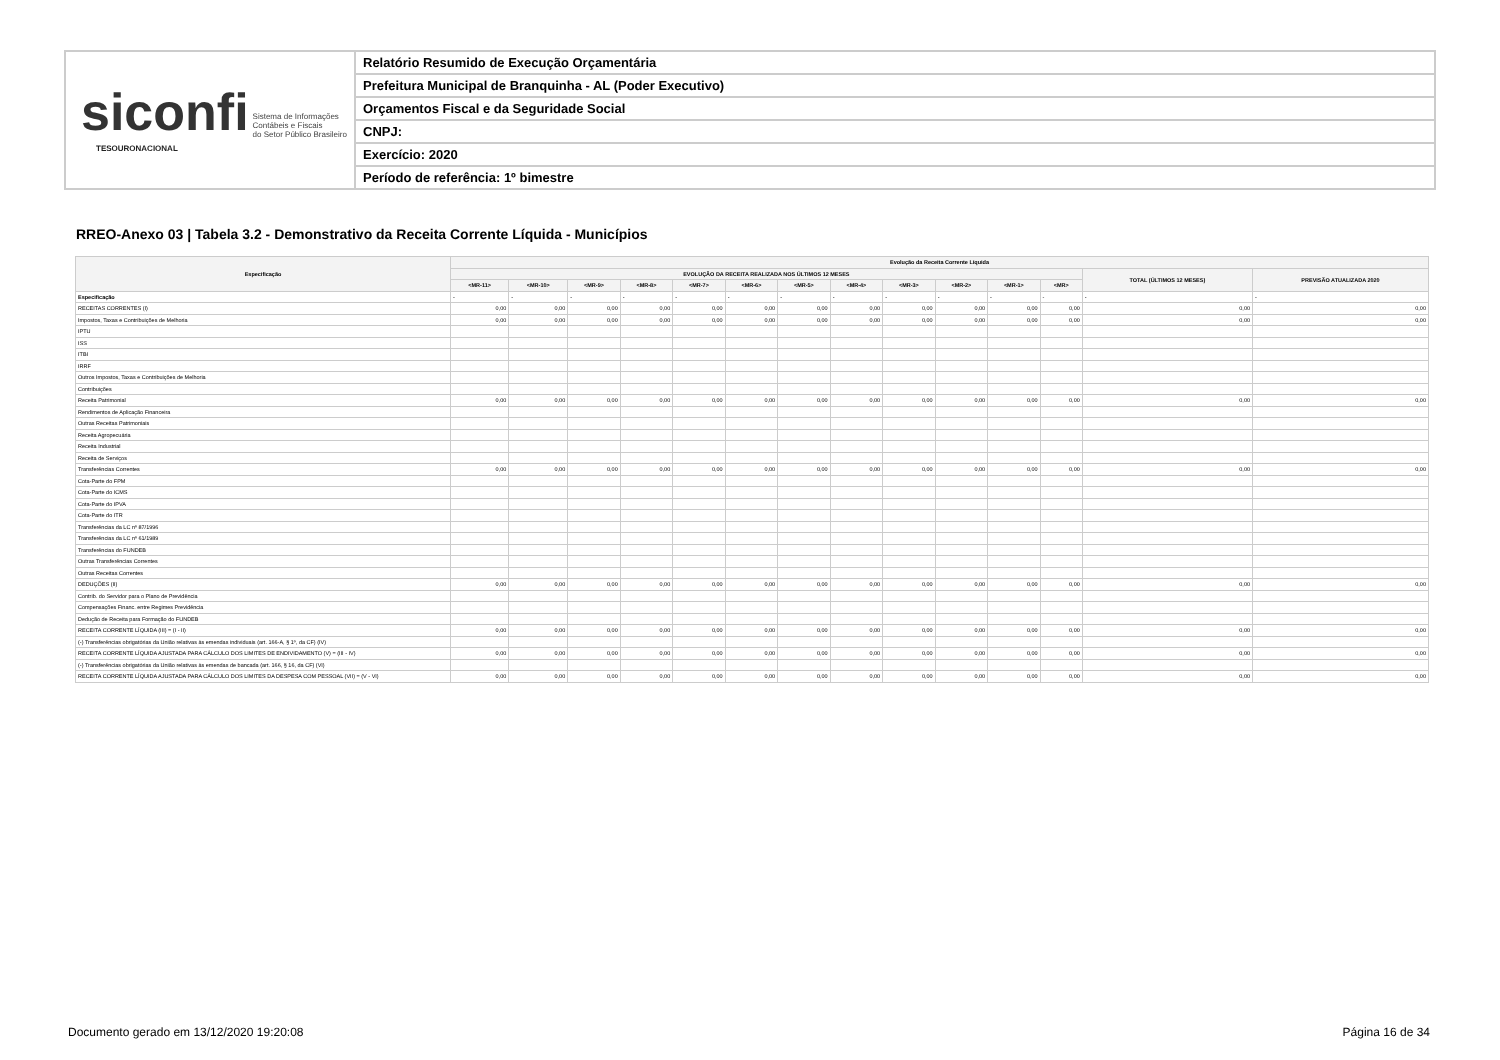siconfi Sistema de Informações
Contábeis e Fiscais
do Setor Público Brasileiro
TESOURONACIONAL
Relatório Resumido de Execução Orçamentária
Prefeitura Municipal de Branquinha - AL (Poder Executivo)
Orçamentos Fiscal e da Seguridade Social
CNPJ:
Exercício: 2020
Período de referência: 1º bimestre
RREO-Anexo 03 | Tabela 3.2 - Demonstrativo da Receita Corrente Líquida - Municípios
| Especificação | Evolução da Receita Corrente Líquida | | | | | | | | | | | | | |
| --- | --- | --- | --- | --- | --- | --- | --- | --- | --- | --- | --- | --- | --- | --- |
| | EVOLUÇÃO DA RECEITA REALIZADA NOS ÚLTIMOS 12 MESES | | | | | | | | | | | | TOTAL (ÚLTIMOS 12 MESES) | PREVISÃO ATUALIZADA 2020 |
| | <MR-11> | <MR-10> | <MR-9> | <MR-8> | <MR-7> | <MR-6> | <MR-5> | <MR-4> | <MR-3> | <MR-2> | <MR-1> | <MR> | | |
| Especificação | - | - | - | - | - | - | - | - | - | - | - | - | - | - |
| RECEITAS CORRENTES (I) | 0,00 | 0,00 | 0,00 | 0,00 | 0,00 | 0,00 | 0,00 | 0,00 | 0,00 | 0,00 | 0,00 | 0,00 | 0,00 | 0,00 |
| Impostos, Taxas e Contribuições de Melhoria | 0,00 | 0,00 | 0,00 | 0,00 | 0,00 | 0,00 | 0,00 | 0,00 | 0,00 | 0,00 | 0,00 | 0,00 | 0,00 | 0,00 |
| IPTU | | | | | | | | | | | | | | |
| ISS | | | | | | | | | | | | | | |
| ITBI | | | | | | | | | | | | | | |
| IRRF | | | | | | | | | | | | | | |
| Outros Impostos, Taxas e Contribuições de Melhoria | | | | | | | | | | | | | | |
| Contribuições | | | | | | | | | | | | | | |
| Receita Patrimonial | 0,00 | 0,00 | 0,00 | 0,00 | 0,00 | 0,00 | 0,00 | 0,00 | 0,00 | 0,00 | 0,00 | 0,00 | 0,00 | 0,00 |
| Rendimentos de Aplicação Financeira | | | | | | | | | | | | | | |
| Outras Receitas Patrimoniais | | | | | | | | | | | | | | |
| Receita Agropecuária | | | | | | | | | | | | | | |
| Receita Industrial | | | | | | | | | | | | | | |
| Receita de Serviços | | | | | | | | | | | | | | |
| Transferências Correntes | 0,00 | 0,00 | 0,00 | 0,00 | 0,00 | 0,00 | 0,00 | 0,00 | 0,00 | 0,00 | 0,00 | 0,00 | 0,00 | 0,00 |
| Cota-Parte do FPM | | | | | | | | | | | | | | |
| Cota-Parte do ICMS | | | | | | | | | | | | | | |
| Cota-Parte do IPVA | | | | | | | | | | | | | | |
| Cota-Parte do ITR | | | | | | | | | | | | | | |
| Transferências da LC nº 87/1996 | | | | | | | | | | | | | | |
| Transferências da LC nº 61/1989 | | | | | | | | | | | | | | |
| Transferências do FUNDEB | | | | | | | | | | | | | | |
| Outras Transferências Correntes | | | | | | | | | | | | | | |
| Outras Receitas Correntes | | | | | | | | | | | | | | |
| DEDUÇÕES (II) | 0,00 | 0,00 | 0,00 | 0,00 | 0,00 | 0,00 | 0,00 | 0,00 | 0,00 | 0,00 | 0,00 | 0,00 | 0,00 | 0,00 |
| Contrib. do Servidor para o Plano de Previdência | | | | | | | | | | | | | | |
| Compensações Financ. entre Regimes Previdência | | | | | | | | | | | | | | |
| Dedução de Receita para Formação do FUNDEB | | | | | | | | | | | | | | |
| RECEITA CORRENTE LÍQUIDA (III) = (I - II) | 0,00 | 0,00 | 0,00 | 0,00 | 0,00 | 0,00 | 0,00 | 0,00 | 0,00 | 0,00 | 0,00 | 0,00 | 0,00 | 0,00 |
| (-) Transferências obrigatórias da União relativas às emendas individuais (art. 166-A, § 1º, da CF) (IV) | | | | | | | | | | | | | | |
| RECEITA CORRENTE LÍQUIDA AJUSTADA PARA CÁLCULO DOS LIMITES DE ENDIVIDAMENTO (V) = (III - IV) | 0,00 | 0,00 | 0,00 | 0,00 | 0,00 | 0,00 | 0,00 | 0,00 | 0,00 | 0,00 | 0,00 | 0,00 | 0,00 | 0,00 |
| (-) Transferências obrigatórias da União relativas às emendas de bancada (art. 166, § 16, da CF) (VI) | | | | | | | | | | | | | | |
| RECEITA CORRENTE LÍQUIDA AJUSTADA PARA CÁLCULO DOS LIMITES DA DESPESA COM PESSOAL (VII) = (V - VI) | 0,00 | 0,00 | 0,00 | 0,00 | 0,00 | 0,00 | 0,00 | 0,00 | 0,00 | 0,00 | 0,00 | 0,00 | 0,00 | 0,00 |
Documento gerado em 13/12/2020 19:20:08
Página 16 de 34